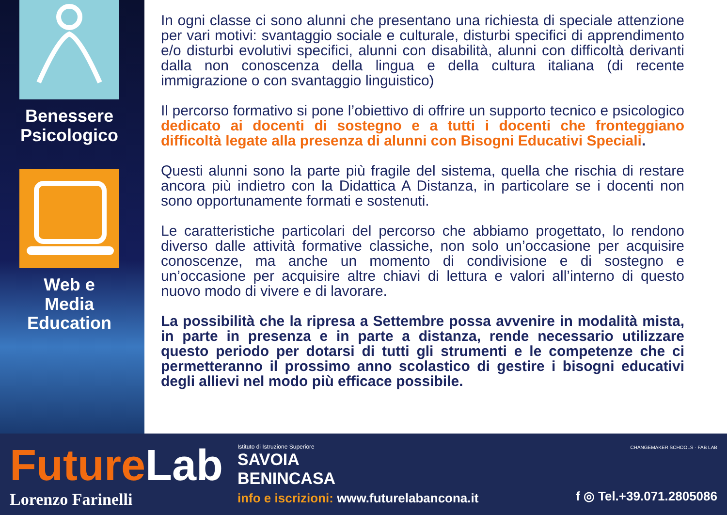Benessere Psicologico
Web e Media Education
In ogni classe ci sono alunni che presentano una richiesta di speciale attenzione per vari motivi: svantaggio sociale e culturale, disturbi specifici di apprendimento e/o disturbi evolutivi specifici, alunni con disabilità, alunni con difficoltà derivanti dalla non conoscenza della lingua e della cultura italiana (di recente immigrazione o con svantaggio linguistico)
Il percorso formativo si pone l’obiettivo di offrire un supporto tecnico e psicologico dedicato ai docenti di sostegno e a tutti i docenti che fronteggiano difficoltà legate alla presenza di alunni con Bisogni Educativi Speciali.
Questi alunni sono la parte più fragile del sistema, quella che rischia di restare ancora più indietro con la Didattica A Distanza, in particolare se i docenti non sono opportunamente formati e sostenuti.
Le caratteristiche particolari del percorso che abbiamo progettato, lo rendono diverso dalle attività formative classiche, non solo un’occasione per acquisire conoscenze, ma anche un momento di condivisione e di sostegno e un’occasione per acquisire altre chiavi di lettura e valori all’interno di questo nuovo modo di vivere e di lavorare.
La possibilità che la ripresa a Settembre possa avvenire in modalità mista, in parte in presenza e in parte a distanza, rende necessario utilizzare questo periodo per dotarsi di tutti gli strumenti e le competenze che ci permetteranno il prossimo anno scolastico di gestire i bisogni educativi degli allievi nel modo più efficace possibile.
FutureLab
Lorenzo Farinelli
Istituto di Istruzione Superiore
SAVOIA
BENINCASA
info e iscrizioni: www.futurelabancona.it
CHANGEMAKER SCHOOLS · FAB LAB
f ◎ Tel.+39.071.2805086